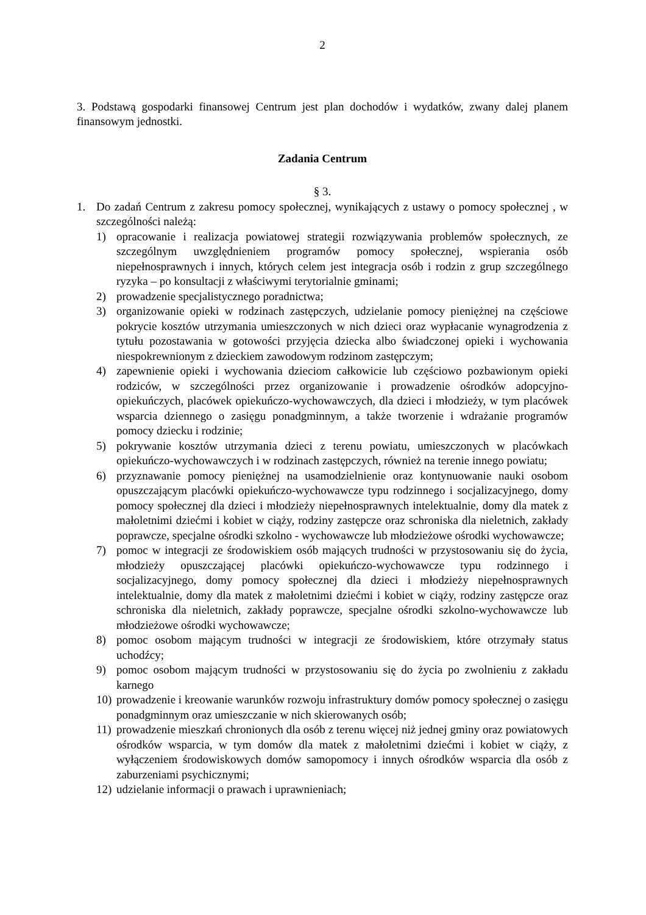2
3. Podstawą gospodarki finansowej Centrum jest plan dochodów i wydatków, zwany dalej planem finansowym jednostki.
Zadania Centrum
§ 3.
1. Do zadań Centrum z zakresu pomocy społecznej, wynikających z ustawy o pomocy społecznej , w szczególności należą:
1) opracowanie i realizacja powiatowej strategii rozwiązywania problemów społecznych, ze szczególnym uwzględnieniem programów pomocy społecznej, wspierania osób niepełnosprawnych i innych, których celem jest integracja osób i rodzin z grup szczególnego ryzyka – po konsultacji z właściwymi terytorialnie gminami;
2) prowadzenie specjalistycznego poradnictwa;
3) organizowanie opieki w rodzinach zastępczych, udzielanie pomocy pieniężnej na częściowe pokrycie kosztów utrzymania umieszczonych w nich dzieci oraz wypłacanie wynagrodzenia z tytułu pozostawania w gotowości przyjęcia dziecka albo świadczonej opieki i wychowania niespokrewnionym z dzieckiem zawodowym rodzinom zastępczym;
4) zapewnienie opieki i wychowania dzieciom całkowicie lub częściowo pozbawionym opieki rodziców, w szczególności przez organizowanie i prowadzenie ośrodków adopcyjno-opiekuńczych, placówek opiekuńczo-wychowawczych, dla dzieci i młodzieży, w tym placówek wsparcia dziennego o zasięgu ponadgminnym, a także tworzenie i wdrażanie programów pomocy dziecku i rodzinie;
5) pokrywanie kosztów utrzymania dzieci z terenu powiatu, umieszczonych w placówkach opiekuńczo-wychowawczych i w rodzinach zastępczych, również na terenie innego powiatu;
6) przyznawanie pomocy pieniężnej na usamodzielnienie oraz kontynuowanie nauki osobom opuszczającym placówki opiekuńczo-wychowawcze typu rodzinnego i socjalizacyjnego, domy pomocy społecznej dla dzieci i młodzieży niepełnosprawnych intelektualnie, domy dla matek z małoletnimi dziećmi i kobiet w ciąży, rodziny zastępcze oraz schroniska dla nieletnich, zakłady poprawcze, specjalne ośrodki szkolno - wychowawcze lub młodzieżowe ośrodki wychowawcze;
7) pomoc w integracji ze środowiskiem osób mających trudności w przystosowaniu się do życia, młodzieży opuszczającej placówki opiekuńczo-wychowawcze typu rodzinnego i socjalizacyjnego, domy pomocy społecznej dla dzieci i młodzieży niepełnosprawnych intelektualnie, domy dla matek z małoletnimi dziećmi i kobiet w ciąży, rodziny zastępcze oraz schroniska dla nieletnich, zakłady poprawcze, specjalne ośrodki szkolno-wychowawcze lub młodzieżowe ośrodki wychowawcze;
8) pomoc osobom mającym trudności w integracji ze środowiskiem, które otrzymały status uchodźcy;
9) pomoc osobom mającym trudności w przystosowaniu się do życia po zwolnieniu z zakładu karnego
10)
prowadzenie i kreowanie warunków rozwoju infrastruktury domów pomocy społecznej o zasięgu ponadgminnym oraz umieszczanie w nich skierowanych osób;
11)
prowadzenie mieszkań chronionych dla osób z terenu więcej niż jednej gminy oraz powiatowych ośrodków wsparcia, w tym domów dla matek z małoletnimi dziećmi i kobiet w ciąży, z wyłączeniem środowiskowych domów samopomocy i innych ośrodków wsparcia dla osób z zaburzeniami psychicznymi;
12)
udzielanie informacji o prawach i uprawnieniach;